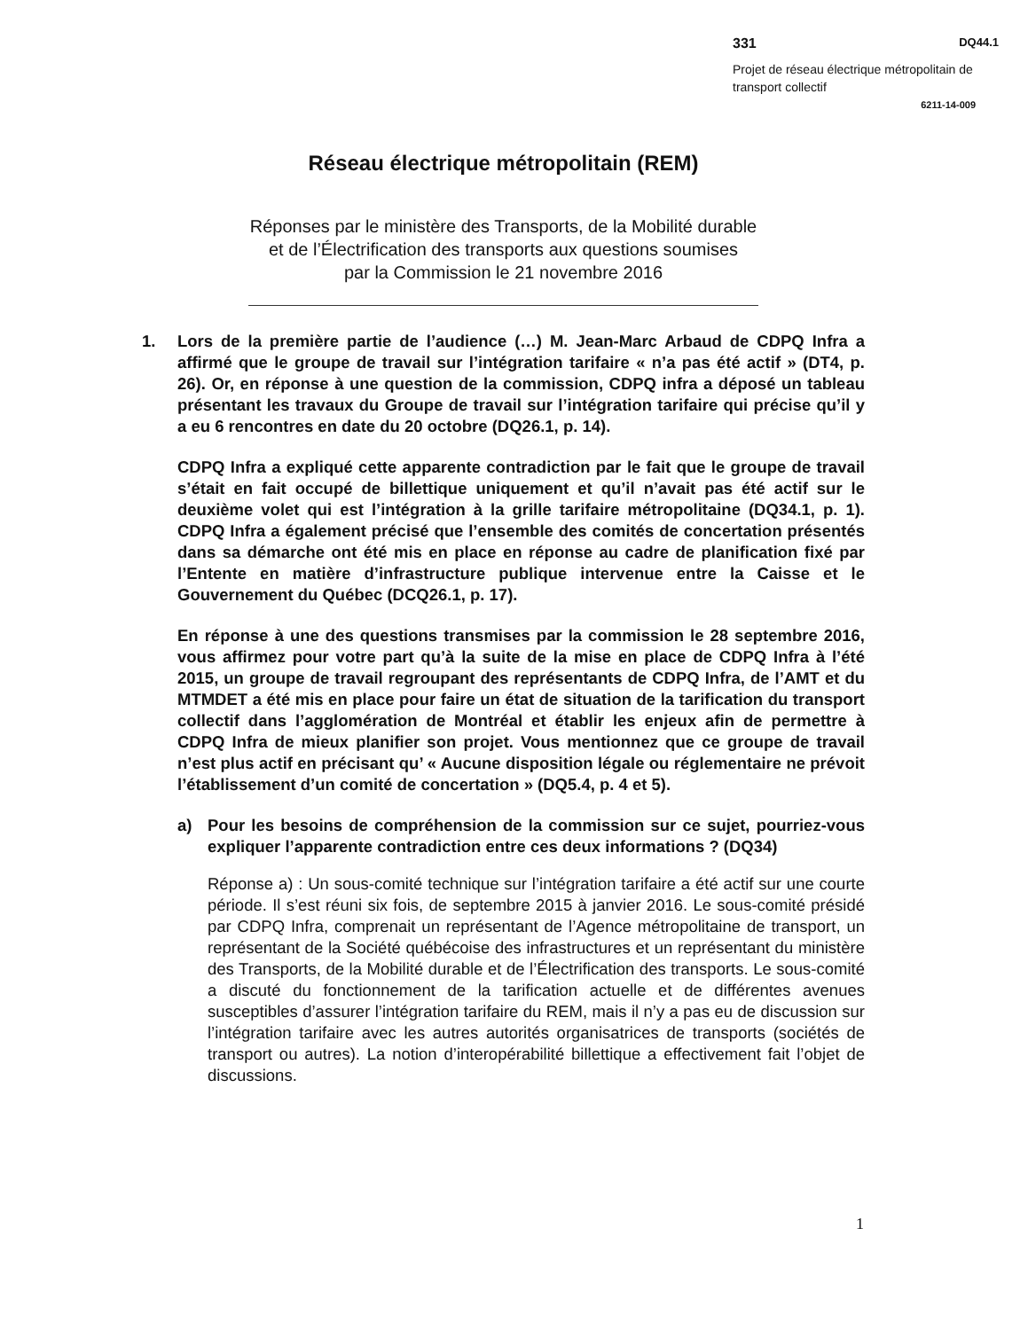331 DQ44.1
Projet de réseau électrique métropolitain de transport collectif
6211-14-009
Réseau électrique métropolitain (REM)
Réponses par le ministère des Transports, de la Mobilité durable
et de l’Électrification des transports aux questions soumises
par la Commission le 21 novembre 2016
1. Lors de la première partie de l’audience (…) M. Jean-Marc Arbaud de CDPQ Infra a affirmé que le groupe de travail sur l’intégration tarifaire « n’a pas été actif » (DT4, p. 26). Or, en réponse à une question de la commission, CDPQ infra a déposé un tableau présentant les travaux du Groupe de travail sur l’intégration tarifaire qui précise qu’il y a eu 6 rencontres en date du 20 octobre (DQ26.1, p. 14).
CDPQ Infra a expliqué cette apparente contradiction par le fait que le groupe de travail s’était en fait occupé de billettique uniquement et qu’il n’avait pas été actif sur le deuxième volet qui est l’intégration à la grille tarifaire métropolitaine (DQ34.1, p. 1). CDPQ Infra a également précisé que l’ensemble des comités de concertation présentés dans sa démarche ont été mis en place en réponse au cadre de planification fixé par l’Entente en matière d’infrastructure publique intervenue entre la Caisse et le Gouvernement du Québec (DCQ26.1, p. 17).
En réponse à une des questions transmises par la commission le 28 septembre 2016, vous affirmez pour votre part qu’à la suite de la mise en place de CDPQ Infra à l’été 2015, un groupe de travail regroupant des représentants de CDPQ Infra, de l’AMT et du MTMDET a été mis en place pour faire un état de situation de la tarification du transport collectif dans l’agglomération de Montréal et établir les enjeux afin de permettre à CDPQ Infra de mieux planifier son projet. Vous mentionnez que ce groupe de travail n’est plus actif en précisant qu’ « Aucune disposition légale ou réglementaire ne prévoit l’établissement d’un comité de concertation » (DQ5.4, p. 4 et 5).
a) Pour les besoins de compréhension de la commission sur ce sujet, pourriez-vous expliquer l’apparente contradiction entre ces deux informations ? (DQ34)
Réponse a) : Un sous-comité technique sur l’intégration tarifaire a été actif sur une courte période. Il s’est réuni six fois, de septembre 2015 à janvier 2016. Le sous-comité présidé par CDPQ Infra, comprenait un représentant de l’Agence métropolitaine de transport, un représentant de la Société québécoise des infrastructures et un représentant du ministère des Transports, de la Mobilité durable et de l’Électrification des transports. Le sous-comité a discuté du fonctionnement de la tarification actuelle et de différentes avenues susceptibles d’assurer l’intégration tarifaire du REM, mais il n’y a pas eu de discussion sur l’intégration tarifaire avec les autres autorités organisatrices de transports (sociétés de transport ou autres). La notion d’interopérabilité billettique a effectivement fait l’objet de discussions.
1